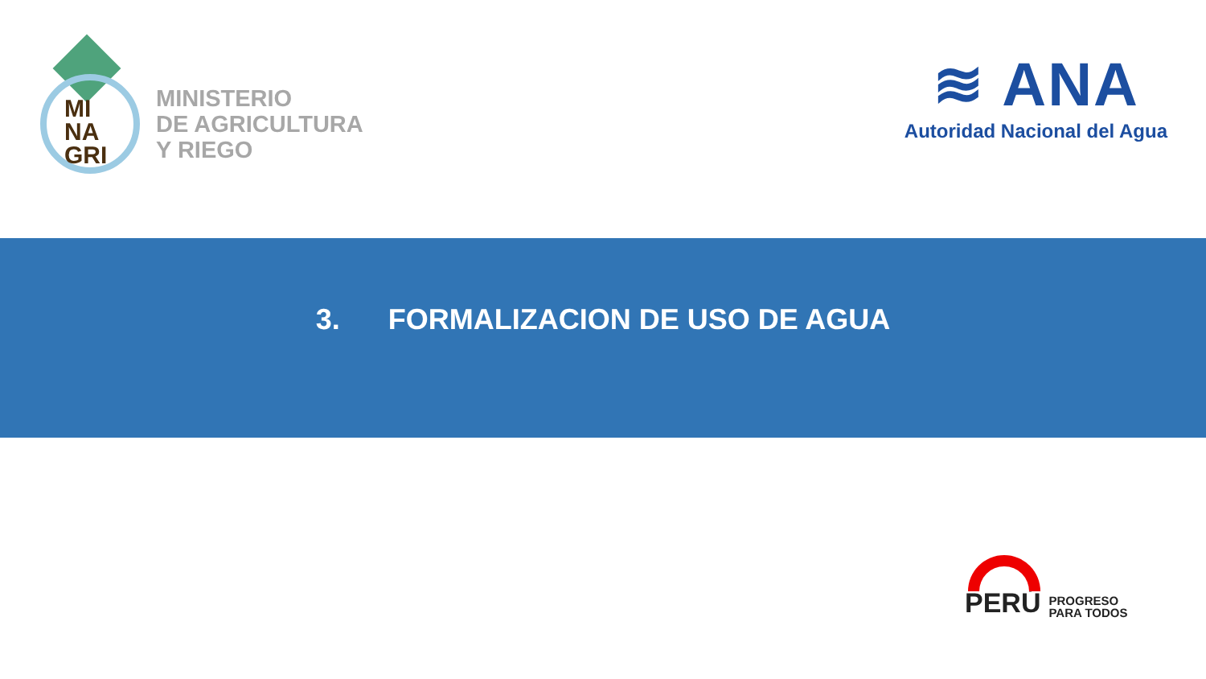MI
NA
GRI
MINISTERIO
DE AGRICULTURA
Y RIEGO
≋ ANA
Autoridad Nacional del Agua
3. FORMALIZACION DE USO DE AGUA
PERÚ
PROGRESO
PARA TODOS